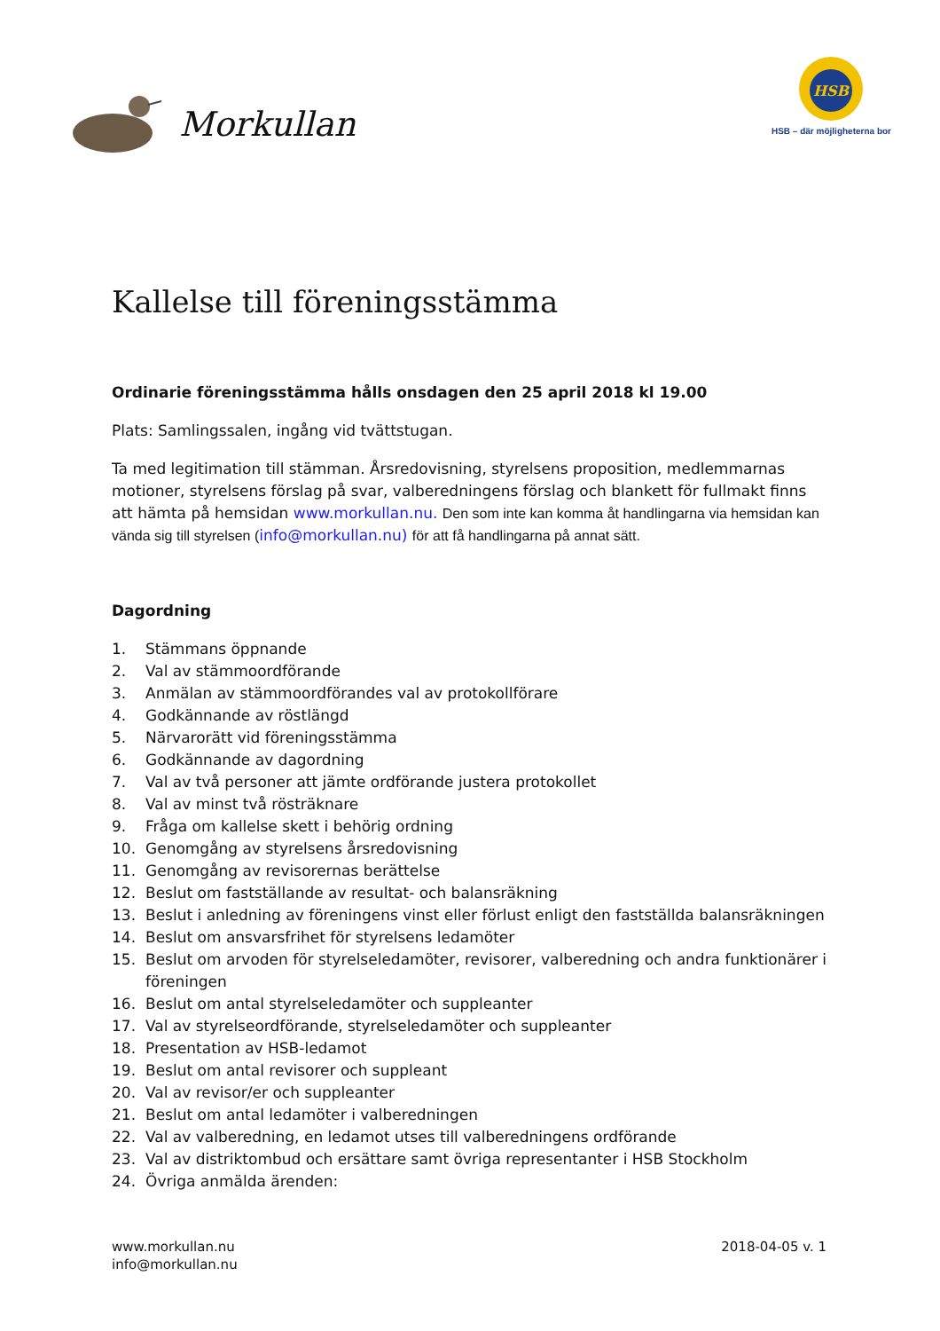Morkullan
HSB
HSB – där möjligheterna bor
Kallelse till föreningsstämma
Ordinarie föreningsstämma hålls onsdagen den 25 april 2018 kl 19.00
Plats: Samlingssalen, ingång vid tvättstugan.
Ta med legitimation till stämman. Årsredovisning, styrelsens proposition, medlemmarnas motioner, styrelsens förslag på svar, valberedningens förslag och blankett för fullmakt finns att hämta på hemsidan www.morkullan.nu. Den som inte kan komma åt handlingarna via hemsidan kan vända sig till styrelsen (info@morkullan.nu) för att få handlingarna på annat sätt.
Dagordning
1. Stämmans öppnande
2. Val av stämmoordförande
3. Anmälan av stämmoordförandes val av protokollförare
4. Godkännande av röstlängd
5. Närvarorätt vid föreningsstämma
6. Godkännande av dagordning
7. Val av två personer att jämte ordförande justera protokollet
8. Val av minst två rösträknare
9. Fråga om kallelse skett i behörig ordning
10. Genomgång av styrelsens årsredovisning
11. Genomgång av revisorernas berättelse
12. Beslut om fastställande av resultat- och balansräkning
13. Beslut i anledning av föreningens vinst eller förlust enligt den fastställda balansräkningen
14. Beslut om ansvarsfrihet för styrelsens ledamöter
15. Beslut om arvoden för styrelseledamöter, revisorer, valberedning och andra funktionärer i föreningen
16. Beslut om antal styrelseledamöter och suppleanter
17. Val av styrelseordförande, styrelseledamöter och suppleanter
18. Presentation av HSB-ledamot
19. Beslut om antal revisorer och suppleant
20. Val av revisor/er och suppleanter
21. Beslut om antal ledamöter i valberedningen
22. Val av valberedning, en ledamot utses till valberedningens ordförande
23. Val av distriktombud och ersättare samt övriga representanter i HSB Stockholm
24. Övriga anmälda ärenden:
www.morkullan.nu
info@morkullan.nu
2018-04-05 v. 1